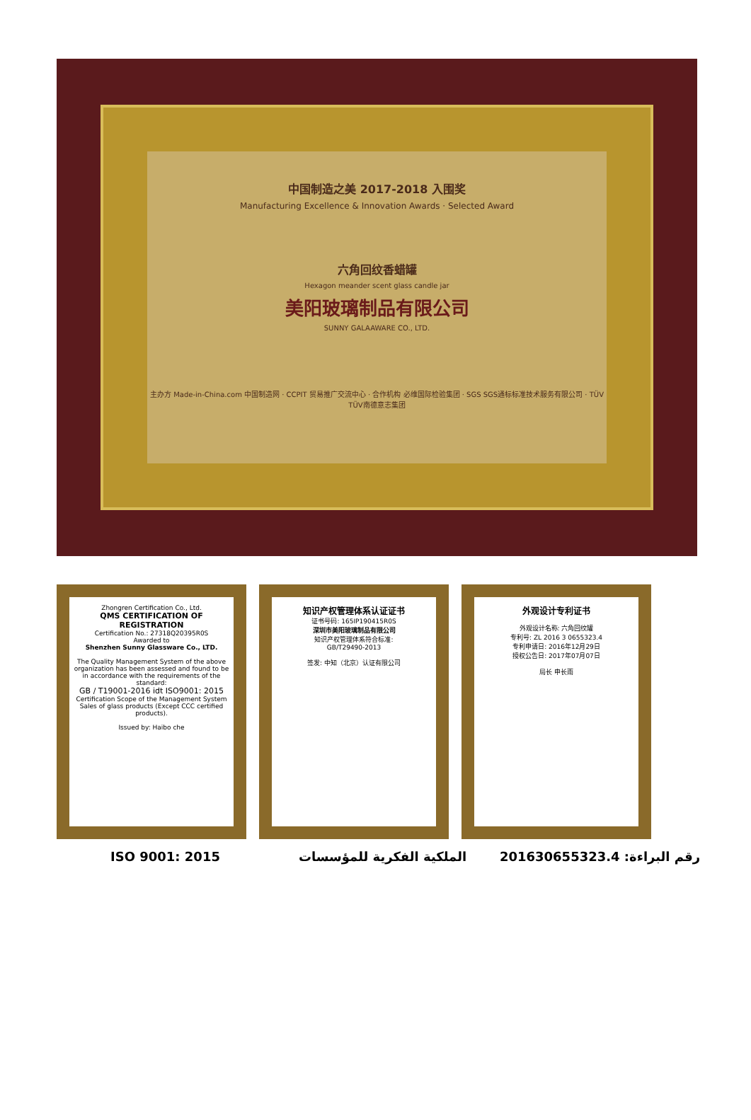中国制造之美 2017-2018 入围奖
Manufacturing Excellence & Innovation Awards · Selected Award
六角回纹香蜡罐
Hexagon meander scent glass candle jar
美阳玻璃制品有限公司
SUNNY GALAAWARE CO., LTD.
主办方 Made-in-China.com 中国制造网 · CCPIT 贸易推广交流中心 · 合作机构 必维国际检验集团 · SGS SGS通标标准技术服务有限公司 · TÜV TÜV南德意志集团
Zhongren Certification Co., Ltd.
QMS CERTIFICATION OF REGISTRATION
Certification No.: 27318Q20395R0S
Awarded to
Shenzhen Sunny Glassware Co., LTD.
The Quality Management System of the above organization has been assessed and found to be in accordance with the requirements of the standard:
GB / T19001-2016 idt ISO9001: 2015
Certification Scope of the Management System
Sales of glass products (Except CCC certified products).
Issued by: Haibo che
知识产权管理体系认证证书
证书号码: 165IP190415R0S
深圳市美阳玻璃制品有限公司
知识产权管理体系符合标准:
GB/T29490-2013
签发: 中知（北京）认证有限公司
外观设计专利证书
外观设计名称: 六角回纹罐
专利号: ZL 2016 3 0655323.4
专利申请日: 2016年12月29日
授权公告日: 2017年07月07日
局长 申长雨
ISO 9001: 2015 الملكية الفكرية للمؤسسات رقم البراءة: 201630655323.4